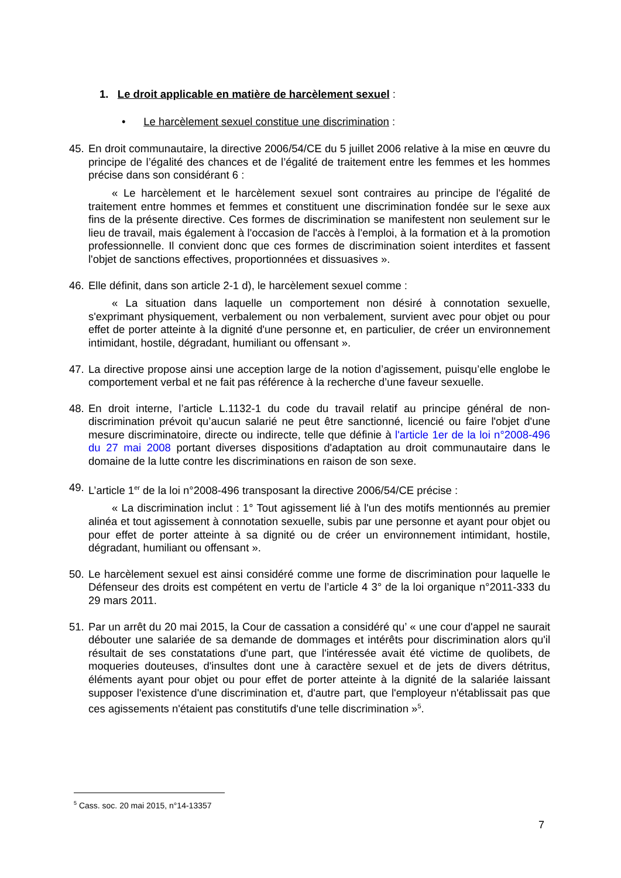1. Le droit applicable en matière de harcèlement sexuel :
• Le harcèlement sexuel constitue une discrimination :
45.
En droit communautaire, la directive 2006/54/CE du 5 juillet 2006 relative à la mise en œuvre du principe de l’égalité des chances et de l’égalité de traitement entre les femmes et les hommes précise dans son considérant 6 :
« Le harcèlement et le harcèlement sexuel sont contraires au principe de l'égalité de traitement entre hommes et femmes et constituent une discrimination fondée sur le sexe aux fins de la présente directive. Ces formes de discrimination se manifestent non seulement sur le lieu de travail, mais également à l'occasion de l'accès à l'emploi, à la formation et à la promotion professionnelle. Il convient donc que ces formes de discrimination soient interdites et fassent l'objet de sanctions effectives, proportionnées et dissuasives ».
46.
Elle définit, dans son article 2-1 d), le harcèlement sexuel comme :
« La situation dans laquelle un comportement non désiré à connotation sexuelle, s'exprimant physiquement, verbalement ou non verbalement, survient avec pour objet ou pour effet de porter atteinte à la dignité d'une personne et, en particulier, de créer un environnement intimidant, hostile, dégradant, humiliant ou offensant ».
47.
La directive propose ainsi une acception large de la notion d’agissement, puisqu’elle englobe le comportement verbal et ne fait pas référence à la recherche d’une faveur sexuelle.
48.
En droit interne, l’article L.1132-1 du code du travail relatif au principe général de non-discrimination prévoit qu’aucun salarié ne peut être sanctionné, licencié ou faire l'objet d'une mesure discriminatoire, directe ou indirecte, telle que définie à l'article 1er de la loi n°2008-496 du 27 mai 2008 portant diverses dispositions d'adaptation au droit communautaire dans le domaine de la lutte contre les discriminations en raison de son sexe.
49.
L’article 1<sup>er</sup> de la loi n°2008-496 transposant la directive 2006/54/CE précise :
« La discrimination inclut : 1° Tout agissement lié à l'un des motifs mentionnés au premier alinéa et tout agissement à connotation sexuelle, subis par une personne et ayant pour objet ou pour effet de porter atteinte à sa dignité ou de créer un environnement intimidant, hostile, dégradant, humiliant ou offensant ».
50.
Le harcèlement sexuel est ainsi considéré comme une forme de discrimination pour laquelle le Défenseur des droits est compétent en vertu de l’article 4 3° de la loi organique n°2011-333 du 29 mars 2011.
51.
Par un arrêt du 20 mai 2015, la Cour de cassation a considéré qu’ « une cour d'appel ne saurait débouter une salariée de sa demande de dommages et intérêts pour discrimination alors qu'il résultait de ses constatations d'une part, que l'intéressée avait été victime de quolibets, de moqueries douteuses, d'insultes dont une à caractère sexuel et de jets de divers détritus, éléments ayant pour objet ou pour effet de porter atteinte à la dignité de la salariée laissant supposer l'existence d'une discrimination et, d'autre part, que l'employeur n'établissait pas que ces agissements n'étaient pas constitutifs d'une telle discrimination »<sup>5</sup>.
<sup>5</sup> Cass. soc. 20 mai 2015, n°14-13357
7